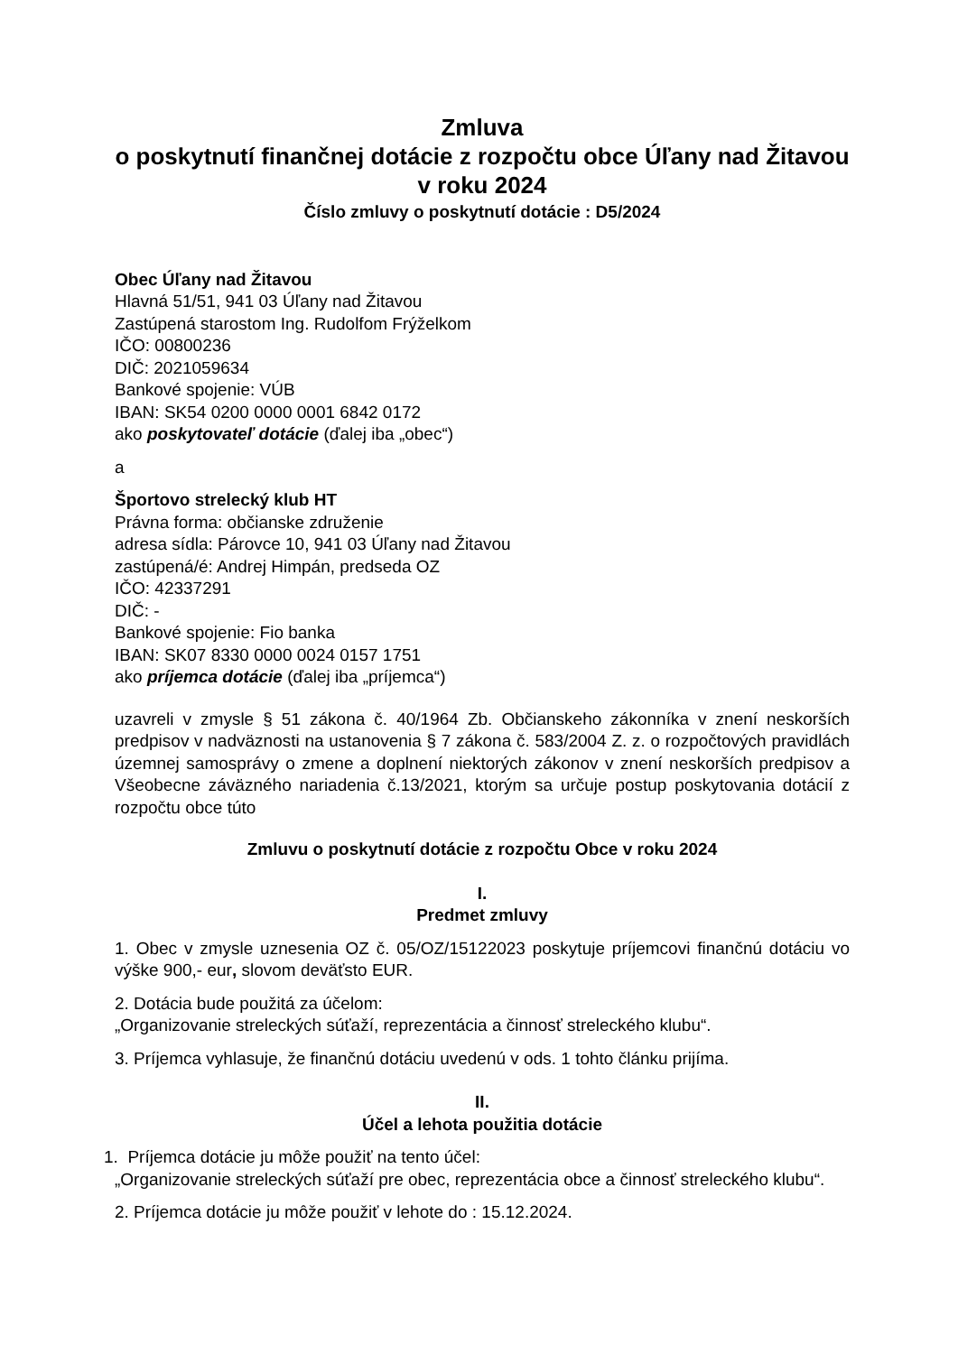Zmluva
o poskytnutí finančnej dotácie z rozpočtu obce Úľany nad Žitavou v roku 2024
Číslo zmluvy o poskytnutí dotácie : D5/2024
Obec Úľany nad Žitavou
Hlavná 51/51, 941 03 Úľany nad Žitavou
Zastúpená starostom Ing. Rudolfom Frýželkom
IČO: 00800236
DIČ: 2021059634
Bankové spojenie: VÚB
IBAN: SK54 0200 0000 0001 6842 0172
ako poskytovateľ dotácie (ďalej iba „obec“)
a
Športovo strelecký klub HT
Právna forma: občianske združenie
adresa sídla: Párovce 10, 941 03 Úľany nad Žitavou
zastúpená/é: Andrej Himpán, predseda OZ
IČO: 42337291
DIČ: -
Bankové spojenie: Fio banka
IBAN: SK07 8330 0000 0024 0157 1751
ako príjemca dotácie (ďalej iba „príjemca“)
uzavreli v zmysle § 51 zákona č. 40/1964 Zb. Občianskeho zákonníka v znení neskorších predpisov v nadväznosti na ustanovenia § 7 zákona č. 583/2004 Z. z. o rozpočtových pravidlách územnej samosprávy o zmene a doplnení niektorých zákonov v znení neskorších predpisov a Všeobecne záväzného nariadenia č.13/2021, ktorým sa určuje postup poskytovania dotácií z rozpočtu obce túto
Zmluvu o poskytnutí dotácie z rozpočtu Obce v roku 2024
I.
Predmet zmluvy
1. Obec v zmysle uznesenia OZ č. 05/OZ/15122023 poskytuje príjemcovi finančnú dotáciu vo výške 900,- eur, slovom deväťsto EUR.
2. Dotácia bude použitá za účelom:
„Organizovanie streleckých súťaží, reprezentácia a činnosť streleckého klubu“.
3. Príjemca vyhlasuje, že finančnú dotáciu uvedenú v ods. 1 tohto článku prijíma.
II.
Účel a lehota použitia dotácie
1. Príjemca dotácie ju môže použiť na tento účel:
„Organizovanie streleckých súťaží pre obec, reprezentácia obce a činnosť streleckého klubu“.
2. Príjemca dotácie ju môže použiť v lehote do : 15.12.2024.